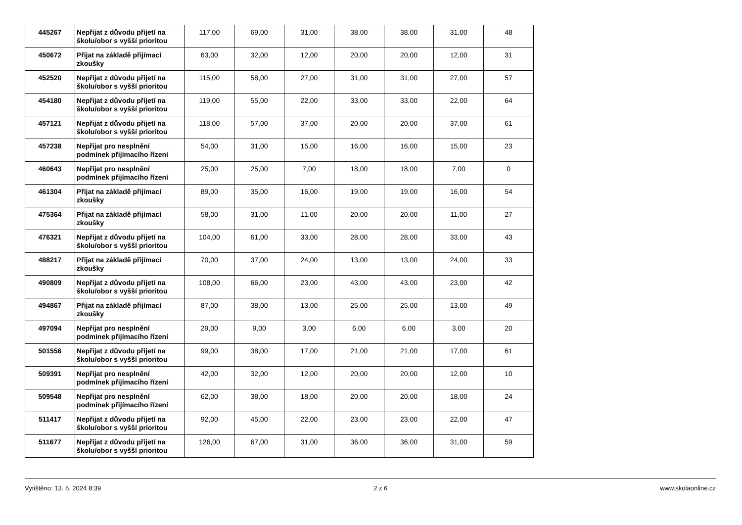| 445267 | Nepřijat z důvodu přijetí na školu/obor s vyšší prioritou | 117,00 | 69,00 | 31,00 | 38,00 | 38,00 | 31,00 | 48 |
| 450672 | Přijat na základě přijímací zkoušky | 63,00 | 32,00 | 12,00 | 20,00 | 20,00 | 12,00 | 31 |
| 452520 | Nepřijat z důvodu přijetí na školu/obor s vyšší prioritou | 115,00 | 58,00 | 27,00 | 31,00 | 31,00 | 27,00 | 57 |
| 454180 | Nepřijat z důvodu přijetí na školu/obor s vyšší prioritou | 119,00 | 55,00 | 22,00 | 33,00 | 33,00 | 22,00 | 64 |
| 457121 | Nepřijat z důvodu přijetí na školu/obor s vyšší prioritou | 118,00 | 57,00 | 37,00 | 20,00 | 20,00 | 37,00 | 61 |
| 457238 | Nepřijat pro nesplnění podmínek přijímacího řízení | 54,00 | 31,00 | 15,00 | 16,00 | 16,00 | 15,00 | 23 |
| 460643 | Nepřijat pro nesplnění podmínek přijímacího řízení | 25,00 | 25,00 | 7,00 | 18,00 | 18,00 | 7,00 | 0 |
| 461304 | Přijat na základě přijímací zkoušky | 89,00 | 35,00 | 16,00 | 19,00 | 19,00 | 16,00 | 54 |
| 475364 | Přijat na základě přijímací zkoušky | 58,00 | 31,00 | 11,00 | 20,00 | 20,00 | 11,00 | 27 |
| 476321 | Nepřijat z důvodu přijetí na školu/obor s vyšší prioritou | 104,00 | 61,00 | 33,00 | 28,00 | 28,00 | 33,00 | 43 |
| 488217 | Přijat na základě přijímací zkoušky | 70,00 | 37,00 | 24,00 | 13,00 | 13,00 | 24,00 | 33 |
| 490809 | Nepřijat z důvodu přijetí na školu/obor s vyšší prioritou | 108,00 | 66,00 | 23,00 | 43,00 | 43,00 | 23,00 | 42 |
| 494867 | Přijat na základě přijímací zkoušky | 87,00 | 38,00 | 13,00 | 25,00 | 25,00 | 13,00 | 49 |
| 497094 | Nepřijat pro nesplnění podmínek přijímacího řízení | 29,00 | 9,00 | 3,00 | 6,00 | 6,00 | 3,00 | 20 |
| 501556 | Nepřijat z důvodu přijetí na školu/obor s vyšší prioritou | 99,00 | 38,00 | 17,00 | 21,00 | 21,00 | 17,00 | 61 |
| 509391 | Nepřijat pro nesplnění podmínek přijímacího řízení | 42,00 | 32,00 | 12,00 | 20,00 | 20,00 | 12,00 | 10 |
| 509548 | Nepřijat pro nesplnění podmínek přijímacího řízení | 62,00 | 38,00 | 18,00 | 20,00 | 20,00 | 18,00 | 24 |
| 511417 | Nepřijat z důvodu přijetí na školu/obor s vyšší prioritou | 92,00 | 45,00 | 22,00 | 23,00 | 23,00 | 22,00 | 47 |
| 511677 | Nepřijat z důvodu přijetí na školu/obor s vyšší prioritou | 126,00 | 67,00 | 31,00 | 36,00 | 36,00 | 31,00 | 59 |
Vytištěno: 13. 5. 2024 8:39 2 z 6 www.skolaonline.cz